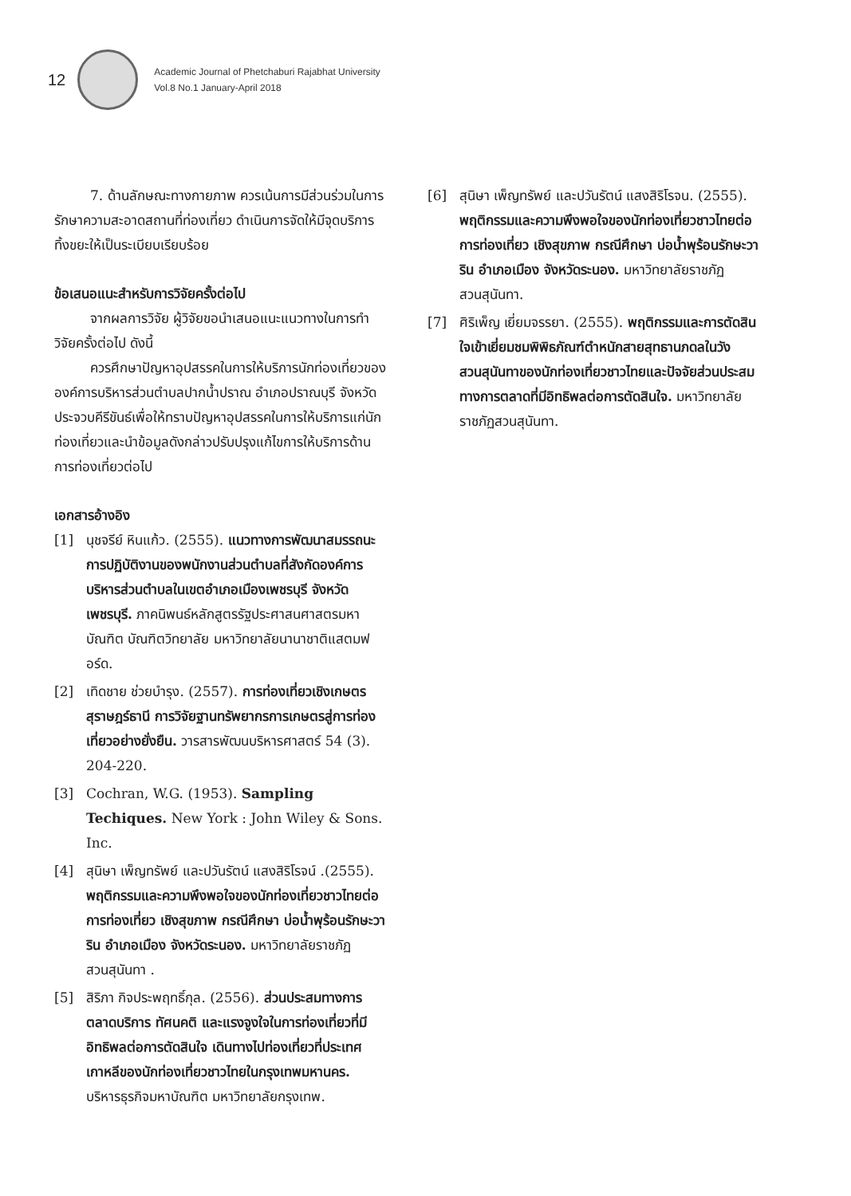12
Academic Journal of Phetchaburi Rajabhat University
Vol.8 No.1 January-April 2018
7. ด้านลักษณะทางกายภาพ ควรเน้นการมีส่วนร่วมในการรักษาความสะอาดสถานที่ท่องเที่ยว ดำเนินการจัดให้มีจุดบริการทิ้งขยะให้เป็นระเบียบเรียบร้อย
ข้อเสนอแนะสำหรับการวิจัยครั้งต่อไป
จากผลการวิจัย ผู้วิจัยขอนำเสนอแนะแนวทางในการทำวิจัยครั้งต่อไป ดังนี้
ควรศึกษาปัญหาอุปสรรคในการให้บริการนักท่องเที่ยวขององค์การบริหารส่วนตำบลปากน้ำปราณ อำเภอปราณบุรี จังหวัดประจวบคีรีขันธ์เพื่อให้ทราบปัญหาอุปสรรคในการให้บริการแก่นักท่องเที่ยวและนำข้อมูลดังกล่าวปรับปรุงแก้ไขการให้บริการด้านการท่องเที่ยวต่อไป
เอกสารอ้างอิง
[1] นุชจรีย์ หินแก้ว. (2555). แนวทางการพัฒนาสมรรถนะการปฏิบัติงานของพนักงานส่วนตำบลที่สังกัดองค์การบริหารส่วนตำบลในเขตอำเภอเมืองเพชรบุรี จังหวัดเพชรบุรี. ภาคนิพนธ์หลักสูตรรัฐประศาสนศาสตรมหาบัณฑิต บัณฑิตวิทยาลัย มหาวิทยาลัยนานาชาติแสตมฟอร์ด.
[2] เทิดชาย ช่วยบำรุง. (2557). การท่องเที่ยวเชิงเกษตรสุราษฎร์ธานี การวิจัยฐานทรัพยากรการเกษตรสู่การท่องเที่ยวอย่างยั่งยืน. วารสารพัฒนบริหารศาสตร์ 54 (3). 204-220.
[3] Cochran, W.G. (1953). Sampling Techiques. New York : John Wiley & Sons. Inc.
[4] สุนิษา เพ็ญทรัพย์ และปวันรัตน์ แสงสิริโรจน์ .(2555). พฤติกรรมและความพึงพอใจของนักท่องเที่ยวชาวไทยต่อการท่องเที่ยว เชิงสุขภาพ กรณีศึกษา บ่อน้ำพุร้อนรักษะวาริน อำเภอเมือง จังหวัดระนอง. มหาวิทยาลัยราชภัฏสวนสุนันทา .
[5] สิริภา กิจประพฤทธิ์กุล. (2556). ส่วนประสมทางการตลาดบริการ ทัศนคติ และแรงจูงใจในการท่องเที่ยวที่มีอิทธิพลต่อการตัดสินใจ เดินทางไปท่องเที่ยวที่ประเทศเกาหลีของนักท่องเที่ยวชาวไทยในกรุงเทพมหานคร. บริหารธุรกิจมหาบัณฑิต มหาวิทยาลัยกรุงเทพ.
[6] สุนิษา เพ็ญทรัพย์ และปวันรัตน์ แสงสิริโรจน. (2555). พฤติกรรมและความพึงพอใจของนักท่องเที่ยวชาวไทยต่อการท่องเที่ยว เชิงสุขภาพ กรณีศึกษา บ่อน้ำพุร้อนรักษะวาริน อำเภอเมือง จังหวัดระนอง. มหาวิทยาลัยราชภัฏสวนสุนันทา.
[7] ศิริเพ็ญ เยี่ยมจรรยา. (2555). พฤติกรรมและการตัดสินใจเข้าเยี่ยมชมพิพิธภัณฑ์ตำหนักสายสุทธานภดลในวังสวนสุนันทาของนักท่องเที่ยวชาวไทยและปัจจัยส่วนประสมทางการตลาดที่มีอิทธิพลต่อการตัดสินใจ. มหาวิทยาลัยราชภัฏสวนสุนันทา.